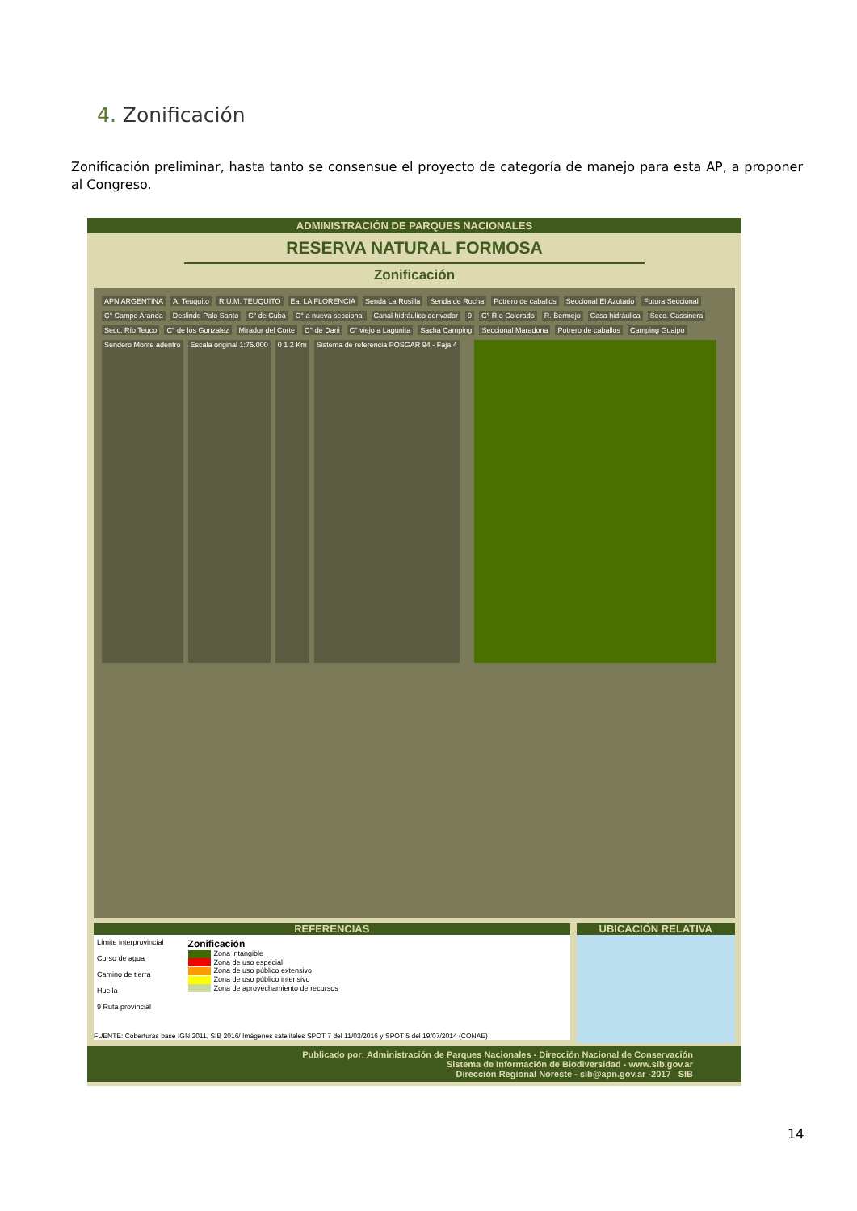4. Zonificación
Zonificación preliminar, hasta tanto se consensue el proyecto de categoría de manejo para esta AP, a proponer al Congreso.
ADMINISTRACIÓN DE PARQUES NACIONALES
RESERVA NATURAL FORMOSA
Zonificación
APN ARGENTINA A. Teuquito R.U.M. TEUQUITO Ea. LA FLORENCIA Senda La Rosilla Senda de Rocha Potrero de caballos Seccional El Azotado Futura Seccional C° Campo Aranda Deslinde Palo Santo C° de Cuba C° a nueva seccional Canal hidráulico derivador 9 C° Río Colorado R. Bermejo Casa hidráulica Secc. Cassinera Secc. Río Teuco C° de los Gonzalez Mirador del Corte C° de Dani C° viejo a Lagunita Sacha Camping Seccional Maradona Potrero de caballos Camping Guaipo Sendero Monte adentro Escala original 1:75.000 0 1 2 Km Sistema de referencia POSGAR 94 - Faja 4
REFERENCIAS
Límite interprovincial
Curso de agua
Camino de tierra
Huella
9 Ruta provincial
Zonificación
Zona intangible
Zona de uso especial
Zona de uso público extensivo
Zona de uso público intensivo
Zona de aprovechamiento de recursos
FUENTE: Coberturas base IGN 2011, SIB 2016/ Imágenes satelitales SPOT 7 del 11/03/2016 y SPOT 5 del 19/07/2014 (CONAE)
UBICACIÓN RELATIVA
Publicado por: Administración de Parques Nacionales - Dirección Nacional de Conservación
Sistema de Información de Biodiversidad - www.sib.gov.ar
Dirección Regional Noreste - sib@apn.gov.ar -2017 SIB
14